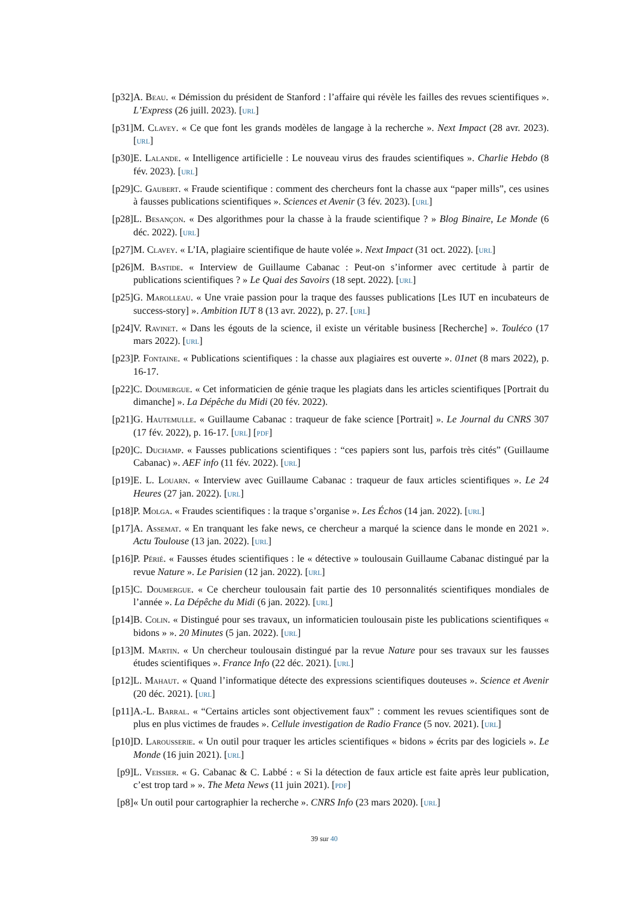[p32] A. Beau. « Démission du président de Stanford : l’affaire qui révèle les failles des revues scientifiques ». L’Express (26 juill. 2023). [url]
[p31] M. Clavey. « Ce que font les grands modèles de langage à la recherche ». Next Impact (28 avr. 2023). [url]
[p30] E. Lalande. « Intelligence artificielle : Le nouveau virus des fraudes scientifiques ». Charlie Hebdo (8 fév. 2023). [url]
[p29] C. Gaubert. « Fraude scientifique : comment des chercheurs font la chasse aux “paper mills”, ces usines à fausses publications scientifiques ». Sciences et Avenir (3 fév. 2023). [url]
[p28] L. Besançon. « Des algorithmes pour la chasse à la fraude scientifique ? » Blog Binaire, Le Monde (6 déc. 2022). [url]
[p27] M. Clavey. « L’IA, plagiaire scientifique de haute volée ». Next Impact (31 oct. 2022). [url]
[p26] M. Bastide. « Interview de Guillaume Cabanac : Peut-on s’informer avec certitude à partir de publications scientifiques ? » Le Quai des Savoirs (18 sept. 2022). [url]
[p25] G. Marolleau. « Une vraie passion pour la traque des fausses publications [Les IUT en incubateurs de success-story] ». Ambition IUT 8 (13 avr. 2022), p. 27. [url]
[p24] V. Ravinet. « Dans les égouts de la science, il existe un véritable business [Recherche] ». Touléco (17 mars 2022). [url]
[p23] P. Fontaine. « Publications scientifiques : la chasse aux plagiaires est ouverte ». 01net (8 mars 2022), p. 16-17.
[p22] C. Doumergue. « Cet informaticien de génie traque les plagiats dans les articles scientifiques [Portrait du dimanche] ». La Dépêche du Midi (20 fév. 2022).
[p21] G. Hautemulle. « Guillaume Cabanac : traqueur de fake science [Portrait] ». Le Journal du CNRS 307 (17 fév. 2022), p. 16-17. [url] [pdf]
[p20] C. Duchamp. « Fausses publications scientifiques : “ces papiers sont lus, parfois très cités” (Guillaume Cabanac) ». AEF info (11 fév. 2022). [url]
[p19] E. L. Louarn. « Interview avec Guillaume Cabanac : traqueur de faux articles scientifiques ». Le 24 Heures (27 jan. 2022). [url]
[p18] P. Molga. « Fraudes scientifiques : la traque s’organise ». Les Échos (14 jan. 2022). [url]
[p17] A. Assemat. « En tranquant les fake news, ce chercheur a marqué la science dans le monde en 2021 ». Actu Toulouse (13 jan. 2022). [url]
[p16] P. Périé. « Fausses études scientifiques : le « détective » toulousain Guillaume Cabanac distingué par la revue Nature ». Le Parisien (12 jan. 2022). [url]
[p15] C. Doumergue. « Ce chercheur toulousain fait partie des 10 personnalités scientifiques mondiales de l’année ». La Dépêche du Midi (6 jan. 2022). [url]
[p14] B. Colin. « Distingué pour ses travaux, un informaticien toulousain piste les publications scientifiques « bidons » ». 20 Minutes (5 jan. 2022). [url]
[p13] M. Martin. « Un chercheur toulousain distingué par la revue Nature pour ses travaux sur les fausses études scientifiques ». France Info (22 déc. 2021). [url]
[p12] L. Mahaut. « Quand l’informatique détecte des expressions scientifiques douteuses ». Science et Avenir (20 déc. 2021). [url]
[p11] A.-L. Barral. « “Certains articles sont objectivement faux” : comment les revues scientifiques sont de plus en plus victimes de fraudes ». Cellule investigation de Radio France (5 nov. 2021). [url]
[p10] D. Larousserie. « Un outil pour traquer les articles scientifiques « bidons » écrits par des logiciels ». Le Monde (16 juin 2021). [url]
[p9] L. Veissier. « G. Cabanac & C. Labbé : « Si la détection de faux article est faite après leur publication, c’est trop tard » ». The Meta News (11 juin 2021). [pdf]
[p8] « Un outil pour cartographier la recherche ». CNRS Info (23 mars 2020). [url]
39 sur 40